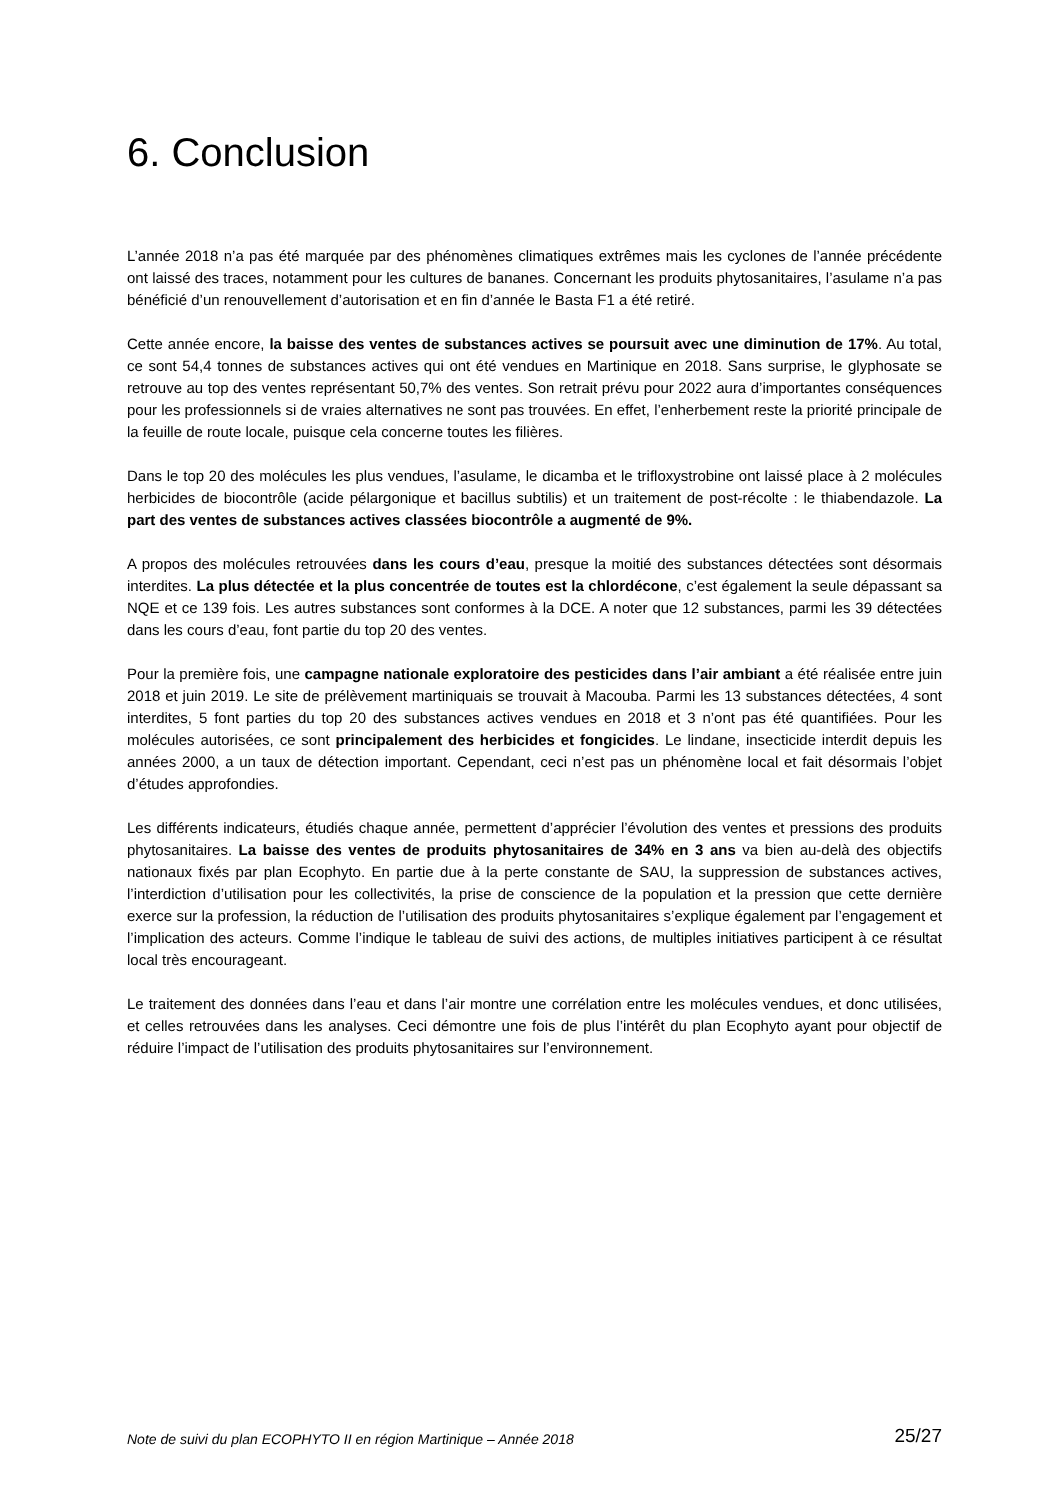6. Conclusion
L’année 2018 n’a pas été marquée par des phénomènes climatiques extrêmes mais les cyclones de l’année précédente ont laissé des traces, notamment pour les cultures de bananes. Concernant les produits phytosanitaires, l’asulame n’a pas bénéficié d’un renouvellement d’autorisation et en fin d’année le Basta F1 a été retiré.
Cette année encore, la baisse des ventes de substances actives se poursuit avec une diminution de 17%. Au total, ce sont 54,4 tonnes de substances actives qui ont été vendues en Martinique en 2018. Sans surprise, le glyphosate se retrouve au top des ventes représentant 50,7% des ventes. Son retrait prévu pour 2022 aura d’importantes conséquences pour les professionnels si de vraies alternatives ne sont pas trouvées. En effet, l’enherbement reste la priorité principale de la feuille de route locale, puisque cela concerne toutes les filières.
Dans le top 20 des molécules les plus vendues, l’asulame, le dicamba et le trifloxystrobine ont laissé place à 2 molécules herbicides de biocontrôle (acide pélargonique et bacillus subtilis) et un traitement de post-récolte : le thiabendazole. La part des ventes de substances actives classées biocontrôle a augmenté de 9%.
A propos des molécules retrouvées dans les cours d’eau, presque la moitié des substances détectées sont désormais interdites. La plus détectée et la plus concentrée de toutes est la chlordécone, c’est également la seule dépassant sa NQE et ce 139 fois. Les autres substances sont conformes à la DCE. A noter que 12 substances, parmi les 39 détectées dans les cours d’eau, font partie du top 20 des ventes.
Pour la première fois, une campagne nationale exploratoire des pesticides dans l’air ambiant a été réalisée entre juin 2018 et juin 2019. Le site de prélèvement martiniquais se trouvait à Macouba. Parmi les 13 substances détectées, 4 sont interdites, 5 font parties du top 20 des substances actives vendues en 2018 et 3 n’ont pas été quantifiées. Pour les molécules autorisées, ce sont principalement des herbicides et fongicides. Le lindane, insecticide interdit depuis les années 2000, a un taux de détection important. Cependant, ceci n’est pas un phénomène local et fait désormais l’objet d’études approfondies.
Les différents indicateurs, étudiés chaque année, permettent d’apprécier l’évolution des ventes et pressions des produits phytosanitaires. La baisse des ventes de produits phytosanitaires de 34% en 3 ans va bien au-delà des objectifs nationaux fixés par plan Ecophyto. En partie due à la perte constante de SAU, la suppression de substances actives, l’interdiction d’utilisation pour les collectivités, la prise de conscience de la population et la pression que cette dernière exerce sur la profession, la réduction de l’utilisation des produits phytosanitaires s’explique également par l’engagement et l’implication des acteurs. Comme l’indique le tableau de suivi des actions, de multiples initiatives participent à ce résultat local très encourageant.
Le traitement des données dans l’eau et dans l’air montre une corrélation entre les molécules vendues, et donc utilisées, et celles retrouvées dans les analyses. Ceci démontre une fois de plus l’intérêt du plan Ecophyto ayant pour objectif de réduire l’impact de l’utilisation des produits phytosanitaires sur l’environnement.
Note de suivi du plan ECOPHYTO II en région Martinique – Année 2018 25/27